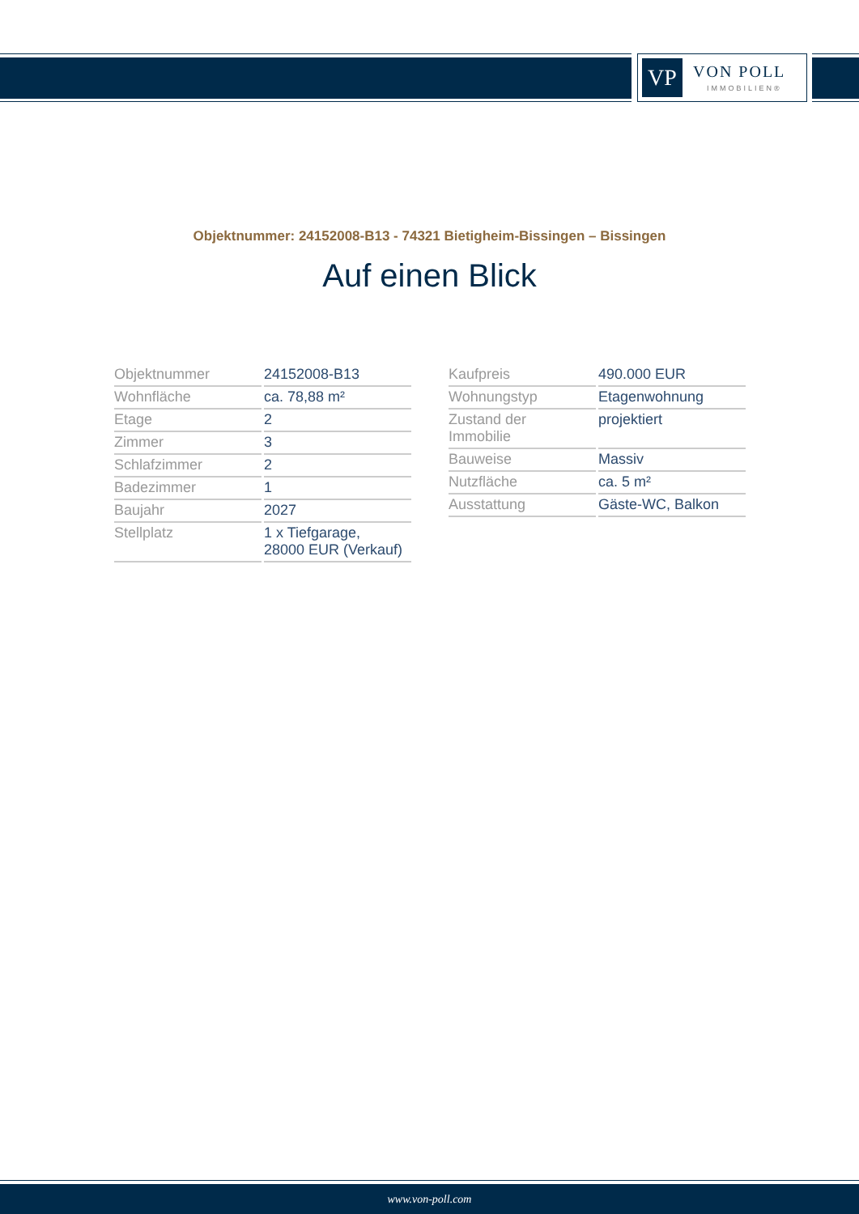VP VON POLL
IMMOBILIEN®
Objektnummer: 24152008-B13 - 74321 Bietigheim-Bissingen – Bissingen
Auf einen Blick
| Objektnummer | 24152008-B13 |
| Wohnfläche | ca. 78,88 m² |
| Etage | 2 |
| Zimmer | 3 |
| Schlafzimmer | 2 |
| Badezimmer | 1 |
| Baujahr | 2027 |
| Stellplatz | 1 x Tiefgarage, 28000 EUR (Verkauf) |
| Kaufpreis | 490.000 EUR |
| Wohnungstyp | Etagenwohnung |
| Zustand der Immobilie | projektiert |
| Bauweise | Massiv |
| Nutzfläche | ca. 5 m² |
| Ausstattung | Gäste-WC, Balkon |
www.von-poll.com